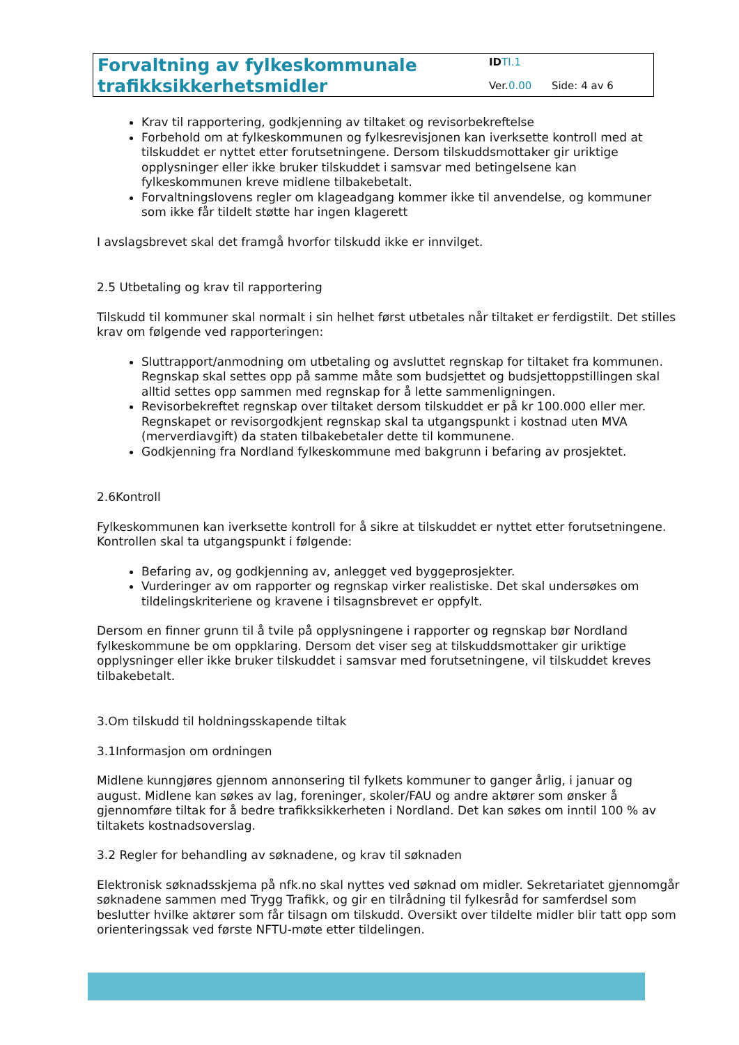Forvaltning av fylkeskommunale
trafikksikkerhetsmidler
ID TI.1
Ver.0.00 Side: 4 av 6
Krav til rapportering, godkjenning av tiltaket og revisorbekreftelse
Forbehold om at fylkeskommunen og fylkesrevisjonen kan iverksette kontroll med at tilskuddet er nyttet etter forutsetningene. Dersom tilskuddsmottaker gir uriktige opplysninger eller ikke bruker tilskuddet i samsvar med betingelsene kan fylkeskommunen kreve midlene tilbakebetalt.
Forvaltningslovens regler om klageadgang kommer ikke til anvendelse, og kommuner som ikke får tildelt støtte har ingen klagerett
I avslagsbrevet skal det framgå hvorfor tilskudd ikke er innvilget.
2.5 Utbetaling og krav til rapportering
Tilskudd til kommuner skal normalt i sin helhet først utbetales når tiltaket er ferdigstilt. Det stilles krav om følgende ved rapporteringen:
Sluttrapport/anmodning om utbetaling og avsluttet regnskap for tiltaket fra kommunen. Regnskap skal settes opp på samme måte som budsjettet og budsjettoppstillingen skal alltid settes opp sammen med regnskap for å lette sammenligningen.
Revisorbekreftet regnskap over tiltaket dersom tilskuddet er på kr 100.000 eller mer. Regnskapet or revisorgodkjent regnskap skal ta utgangspunkt i kostnad uten MVA (merverdiavgift) da staten tilbakebetaler dette til kommunene.
Godkjenning fra Nordland fylkeskommune med bakgrunn i befaring av prosjektet.
2.6Kontroll
Fylkeskommunen kan iverksette kontroll for å sikre at tilskuddet er nyttet etter forutsetningene. Kontrollen skal ta utgangspunkt i følgende:
Befaring av, og godkjenning av, anlegget ved byggeprosjekter.
Vurderinger av om rapporter og regnskap virker realistiske. Det skal undersøkes om tildelingskriteriene og kravene i tilsagnsbrevet er oppfylt.
Dersom en finner grunn til å tvile på opplysningene i rapporter og regnskap bør Nordland fylkeskommune be om oppklaring. Dersom det viser seg at tilskuddsmottaker gir uriktige opplysninger eller ikke bruker tilskuddet i samsvar med forutsetningene, vil tilskuddet kreves tilbakebetalt.
3.Om tilskudd til holdningsskapende tiltak
3.1Informasjon om ordningen
Midlene kunngjøres gjennom annonsering til fylkets kommuner to ganger årlig, i januar og august. Midlene kan søkes av lag, foreninger, skoler/FAU og andre aktører som ønsker å gjennomføre tiltak for å bedre trafikksikkerheten i Nordland. Det kan søkes om inntil 100 % av tiltakets kostnadsoverslag.
3.2 Regler for behandling av søknadene, og krav til søknaden
Elektronisk søknadsskjema på nfk.no skal nyttes ved søknad om midler. Sekretariatet gjennomgår søknadene sammen med Trygg Trafikk, og gir en tilrådning til fylkesråd for samferdsel som beslutter hvilke aktører som får tilsagn om tilskudd. Oversikt over tildelte midler blir tatt opp som orienteringssak ved første NFTU-møte etter tildelingen.